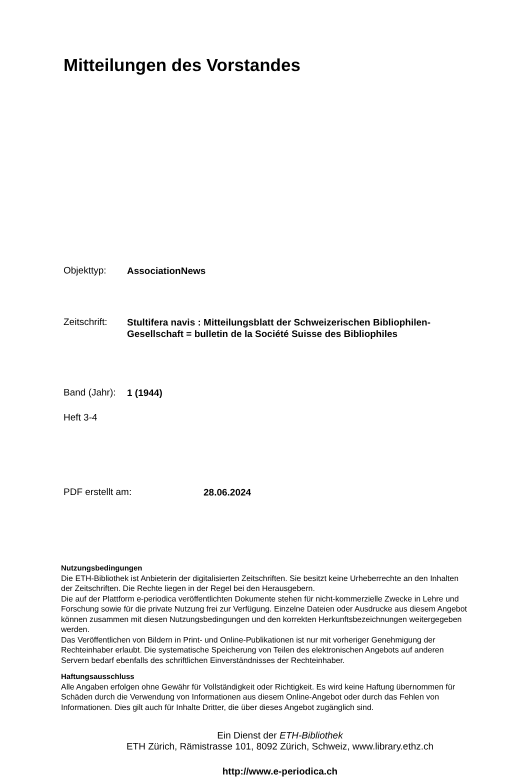Mitteilungen des Vorstandes
Objekttyp:
AssociationNews
Zeitschrift:
Stultifera navis : Mitteilungsblatt der Schweizerischen Bibliophilen-Gesellschaft = bulletin de la Société Suisse des Bibliophiles
Band (Jahr):
1 (1944)
Heft 3-4
PDF erstellt am:
28.06.2024
Nutzungsbedingungen
Die ETH-Bibliothek ist Anbieterin der digitalisierten Zeitschriften. Sie besitzt keine Urheberrechte an den Inhalten der Zeitschriften. Die Rechte liegen in der Regel bei den Herausgebern.
Die auf der Plattform e-periodica veröffentlichten Dokumente stehen für nicht-kommerzielle Zwecke in Lehre und Forschung sowie für die private Nutzung frei zur Verfügung. Einzelne Dateien oder Ausdrucke aus diesem Angebot können zusammen mit diesen Nutzungsbedingungen und den korrekten Herkunftsbezeichnungen weitergegeben werden.
Das Veröffentlichen von Bildern in Print- und Online-Publikationen ist nur mit vorheriger Genehmigung der Rechteinhaber erlaubt. Die systematische Speicherung von Teilen des elektronischen Angebots auf anderen Servern bedarf ebenfalls des schriftlichen Einverständnisses der Rechteinhaber.
Haftungsausschluss
Alle Angaben erfolgen ohne Gewähr für Vollständigkeit oder Richtigkeit. Es wird keine Haftung übernommen für Schäden durch die Verwendung von Informationen aus diesem Online-Angebot oder durch das Fehlen von Informationen. Dies gilt auch für Inhalte Dritter, die über dieses Angebot zugänglich sind.
Ein Dienst der ETH-Bibliothek
ETH Zürich, Rämistrasse 101, 8092 Zürich, Schweiz, www.library.ethz.ch
http://www.e-periodica.ch